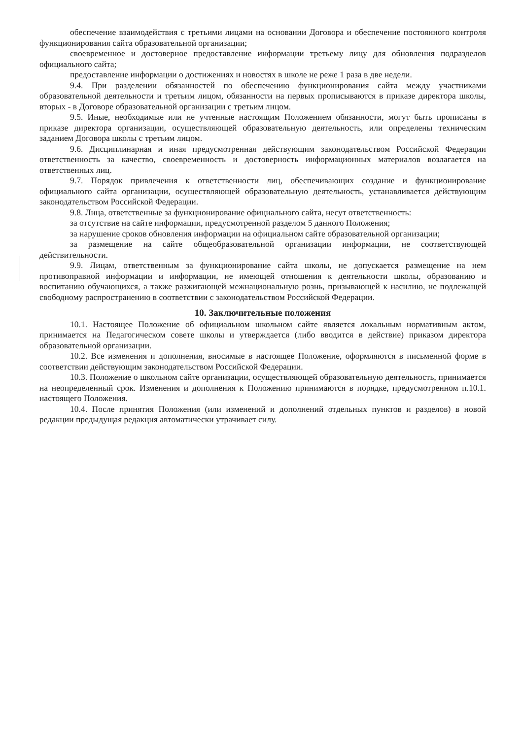обеспечение взаимодействия с третьими лицами на основании Договора и обеспечение постоянного контроля функционирования сайта образовательной организации;
своевременное и достоверное предоставление информации третьему лицу для обновления подразделов официального сайта;
предоставление информации о достижениях и новостях в школе не реже 1 раза в две недели.
9.4. При разделении обязанностей по обеспечению функционирования сайта между участниками образовательной деятельности и третьим лицом, обязанности на первых прописываются в приказе директора школы, вторых - в Договоре образовательной организации с третьим лицом.
9.5. Иные, необходимые или не учтенные настоящим Положением обязанности, могут быть прописаны в приказе директора организации, осуществляющей образовательную деятельность, или определены техническим заданием Договора школы с третьим лицом.
9.6. Дисциплинарная и иная предусмотренная действующим законодательством Российской Федерации ответственность за качество, своевременность и достоверность информационных материалов возлагается на ответственных лиц.
9.7. Порядок привлечения к ответственности лиц, обеспечивающих создание и функционирование официального сайта организации, осуществляющей образовательную деятельность, устанавливается действующим законодательством Российской Федерации.
9.8. Лица, ответственные за функционирование официального сайта, несут ответственность:
за отсутствие на сайте информации, предусмотренной разделом 5 данного Положения;
за нарушение сроков обновления информации на официальном сайте образовательной организации;
за размещение на сайте общеобразовательной организации информации, не соответствующей действительности.
9.9. Лицам, ответственным за функционирование сайта школы, не допускается размещение на нем противоправной информации и информации, не имеющей отношения к деятельности школы, образованию и воспитанию обучающихся, а также разжигающей межнациональную рознь, призывающей к насилию, не подлежащей свободному распространению в соответствии с законодательством Российской Федерации.
10. Заключительные положения
10.1. Настоящее Положение об официальном школьном сайте является локальным нормативным актом, принимается на Педагогическом совете школы и утверждается (либо вводится в действие) приказом директора образовательной организации.
10.2. Все изменения и дополнения, вносимые в настоящее Положение, оформляются в письменной форме в соответствии действующим законодательством Российской Федерации.
10.3. Положение о школьном сайте организации, осуществляющей образовательную деятельность, принимается на неопределенный срок. Изменения и дополнения к Положению принимаются в порядке, предусмотренном п.10.1. настоящего Положения.
10.4. После принятия Положения (или изменений и дополнений отдельных пунктов и разделов) в новой редакции предыдущая редакция автоматически утрачивает силу.